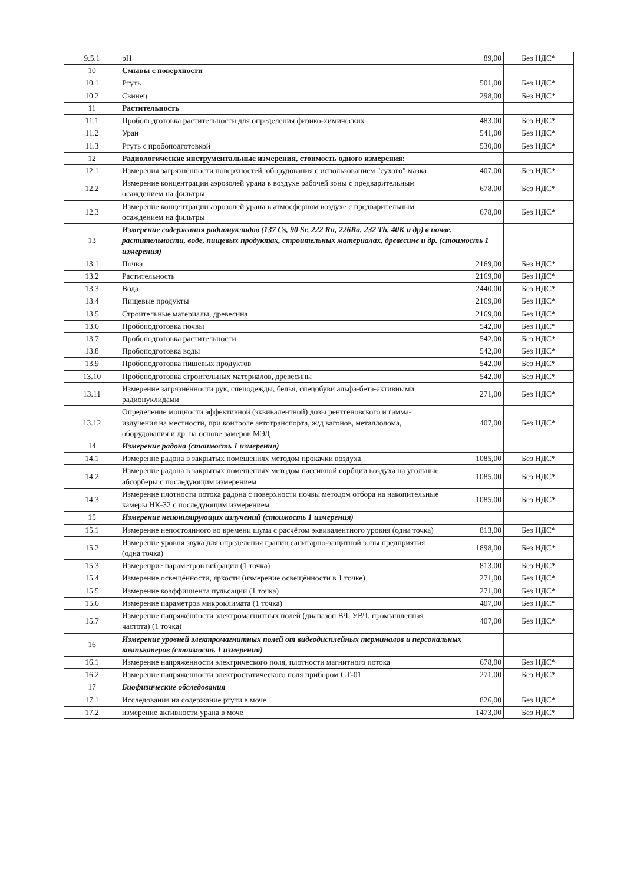| 9.5.1 | pH | 89,00 | Без НДС* |
| 10 | Смывы с поверхности | | |
| 10.1 | Ртуть | 501,00 | Без НДС* |
| 10.2 | Свинец | 298,00 | Без НДС* |
| 11 | Растительность | | |
| 11.1 | Пробоподготовка растительности для определения физико-химических | 483,00 | Без НДС* |
| 11.2 | Уран | 541,00 | Без НДС* |
| 11.3 | Ртуть с пробоподготовкой | 530,00 | Без НДС* |
| 12 | Радиологические инструментальные измерения, стоимость одного измерения: | | |
| 12.1 | Измерения загрязнённости поверхностей, оборудования с использованием "сухого" мазка | 407,00 | Без НДС* |
| 12.2 | Измерение концентрации аэрозолей урана в воздухе рабочей зоны с предварительным осаждением на фильтры | 678,00 | Без НДС* |
| 12.3 | Измерение концентрации аэрозолей урана в атмосферном воздухе с предварительным осаждением на фильтры | 678,00 | Без НДС* |
| 13 | Измерение содержания радионуклидов (137 Cs, 90 Sr, 222 Rn, 226Ra, 232 Th, 40K и др) в почве, растительности, воде, пищевых продуктах, строительных материалах, древесине и др. (стоимость 1 измерения) | | |
| 13.1 | Почва | 2169,00 | Без НДС* |
| 13.2 | Растительность | 2169,00 | Без НДС* |
| 13.3 | Вода | 2440,00 | Без НДС* |
| 13.4 | Пищевые продукты | 2169,00 | Без НДС* |
| 13.5 | Строительные материалы, древесина | 2169,00 | Без НДС* |
| 13.6 | Пробоподготовка почвы | 542,00 | Без НДС* |
| 13.7 | Пробоподготовка растительности | 542,00 | Без НДС* |
| 13.8 | Пробоподготовка воды | 542,00 | Без НДС* |
| 13.9 | Пробоподготовка пищевых продуктов | 542,00 | Без НДС* |
| 13.10 | Пробоподготовка строительных материалов, древесины | 542,00 | Без НДС* |
| 13.11 | Измерение загрязнённости рук, спецодежды, белья, спецобуви альфа-бета-активными радионуклидами | 271,00 | Без НДС* |
| 13.12 | Определение мощности эффективной (эквивалентной) дозы рентгеновского и гамма- излучения на местности, при контроле автотранспорта, ж/д вагонов, металлолома, оборудования и др. на основе замеров МЭД | 407,00 | Без НДС* |
| 14 | Измерение радона (стоимость 1 измерения) | | |
| 14.1 | Измерение радона в закрытых помещениях методом прокачки воздуха | 1085,00 | Без НДС* |
| 14.2 | Измерение радона в закрытых помещениях методом пассивной сорбции воздуха на угольные абсорберы с последующим измерением | 1085,00 | Без НДС* |
| 14.3 | Измерение плотности потока радона с поверхности почвы методом отбора на накопительные камеры НК-32 с последующим измерением | 1085,00 | Без НДС* |
| 15 | Измерение неионизирующих излучений (стоимость 1 измерения) | | |
| 15.1 | Измерение непостоянного во времени шума с расчётом эквивалентного уровня (одна точка) | 813,00 | Без НДС* |
| 15.2 | Измерение уровня звука для определения границ санитарно-защитной зоны предприятия (одна точка) | 1898,00 | Без НДС* |
| 15.3 | Измеренрие параметров вибрации (1 точка) | 813,00 | Без НДС* |
| 15.4 | Измерение освещённости, яркости (измерение освещённости в 1 точке) | 271,00 | Без НДС* |
| 15.5 | Измерение коэффициента пульсации (1 точка) | 271,00 | Без НДС* |
| 15.6 | Измерение параметров микроклимата (1 точка) | 407,00 | Без НДС* |
| 15.7 | Измерение напряжённости электромагнитных полей (диапазон ВЧ, УВЧ, промышленная частота) (1 точка) | 407,00 | Без НДС* |
| 16 | Измерение уровней электромагнитных полей от видеодисплейных терминалов и персональных компьютеров (стоимость 1 измерения) | | |
| 16.1 | Измерение напряженности электрического поля, плотности магнитного потока | 678,00 | Без НДС* |
| 16.2 | Измерение напряженности электростатического поля прибором СТ-01 | 271,00 | Без НДС* |
| 17 | Биофизические обследования | | |
| 17.1 | Исследования на содержание ртути в моче | 826,00 | Без НДС* |
| 17.2 | измерение активности урана в моче | 1473,00 | Без НДС* |